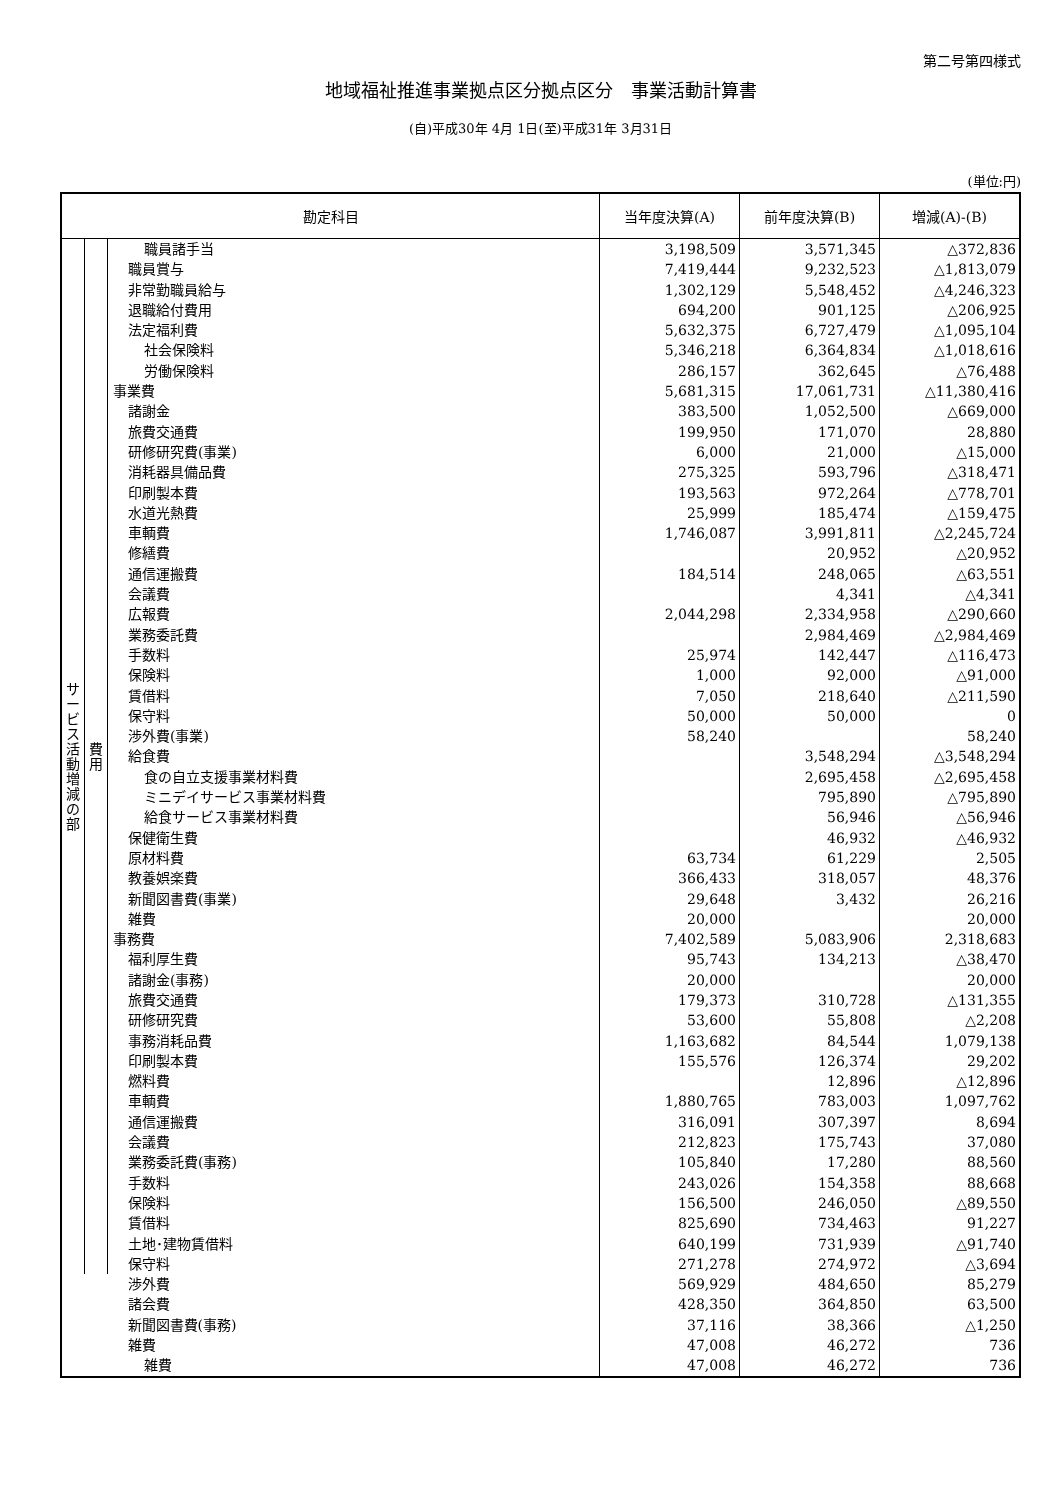第二号第四様式
地域福祉推進事業拠点区分拠点区分　事業活動計算書
(自)平成30年 4月 1日(至)平成31年 3月31日
(単位:円)
| 勘定科目 | | | 当年度決算(A) | 前年度決算(B) | 増減(A)-(B) |
| --- | --- | --- | --- | --- | --- |
| サ ー ビ ス 活 動 増 減 の 部 | 費 用 | 職員諸手当 | 3,198,509 | 3,571,345 | △372,836 |
| | | 職員賞与 | 7,419,444 | 9,232,523 | △1,813,079 |
| | | 非常勤職員給与 | 1,302,129 | 5,548,452 | △4,246,323 |
| | | 退職給付費用 | 694,200 | 901,125 | △206,925 |
| | | 法定福利費 | 5,632,375 | 6,727,479 | △1,095,104 |
| | | 社会保険料 | 5,346,218 | 6,364,834 | △1,018,616 |
| | | 労働保険料 | 286,157 | 362,645 | △76,488 |
| | | 事業費 | 5,681,315 | 17,061,731 | △11,380,416 |
| | | 諸謝金 | 383,500 | 1,052,500 | △669,000 |
| | | 旅費交通費 | 199,950 | 171,070 | 28,880 |
| | | 研修研究費(事業) | 6,000 | 21,000 | △15,000 |
| | | 消耗器具備品費 | 275,325 | 593,796 | △318,471 |
| | | 印刷製本費 | 193,563 | 972,264 | △778,701 |
| | | 水道光熱費 | 25,999 | 185,474 | △159,475 |
| | | 車輌費 | 1,746,087 | 3,991,811 | △2,245,724 |
| | | 修繕費 | | 20,952 | △20,952 |
| | | 通信運搬費 | 184,514 | 248,065 | △63,551 |
| | | 会議費 | | 4,341 | △4,341 |
| | | 広報費 | 2,044,298 | 2,334,958 | △290,660 |
| | | 業務委託費 | | 2,984,469 | △2,984,469 |
| | | 手数料 | 25,974 | 142,447 | △116,473 |
| | | 保険料 | 1,000 | 92,000 | △91,000 |
| | | 賃借料 | 7,050 | 218,640 | △211,590 |
| | | 保守料 | 50,000 | 50,000 | 0 |
| | | 渉外費(事業) | 58,240 | | 58,240 |
| | | 給食費 | | 3,548,294 | △3,548,294 |
| | | 食の自立支援事業材料費 | | 2,695,458 | △2,695,458 |
| | | ミニデイサービス事業材料費 | | 795,890 | △795,890 |
| | | 給食サービス事業材料費 | | 56,946 | △56,946 |
| | | 保健衛生費 | | 46,932 | △46,932 |
| | | 原材料費 | 63,734 | 61,229 | 2,505 |
| | | 教養娯楽費 | 366,433 | 318,057 | 48,376 |
| | | 新聞図書費(事業) | 29,648 | 3,432 | 26,216 |
| | | 雑費 | 20,000 | | 20,000 |
| | | 事務費 | 7,402,589 | 5,083,906 | 2,318,683 |
| | | 福利厚生費 | 95,743 | 134,213 | △38,470 |
| | | 諸謝金(事務) | 20,000 | | 20,000 |
| | | 旅費交通費 | 179,373 | 310,728 | △131,355 |
| | | 研修研究費 | 53,600 | 55,808 | △2,208 |
| | | 事務消耗品費 | 1,163,682 | 84,544 | 1,079,138 |
| | | 印刷製本費 | 155,576 | 126,374 | 29,202 |
| | | 燃料費 | | 12,896 | △12,896 |
| | | 車輌費 | 1,880,765 | 783,003 | 1,097,762 |
| | | 通信運搬費 | 316,091 | 307,397 | 8,694 |
| | | 会議費 | 212,823 | 175,743 | 37,080 |
| | | 業務委託費(事務) | 105,840 | 17,280 | 88,560 |
| | | 手数料 | 243,026 | 154,358 | 88,668 |
| | | 保険料 | 156,500 | 246,050 | △89,550 |
| | | 賃借料 | 825,690 | 734,463 | 91,227 |
| | | 土地･建物賃借料 | 640,199 | 731,939 | △91,740 |
| | | 保守料 | 271,278 | 274,972 | △3,694 |
| | | 渉外費 | 569,929 | 484,650 | 85,279 |
| | | 諸会費 | 428,350 | 364,850 | 63,500 |
| | | 新聞図書費(事務) | 37,116 | 38,366 | △1,250 |
| | | 雑費 | 47,008 | 46,272 | 736 |
| | | 雑費 | 47,008 | 46,272 | 736 |